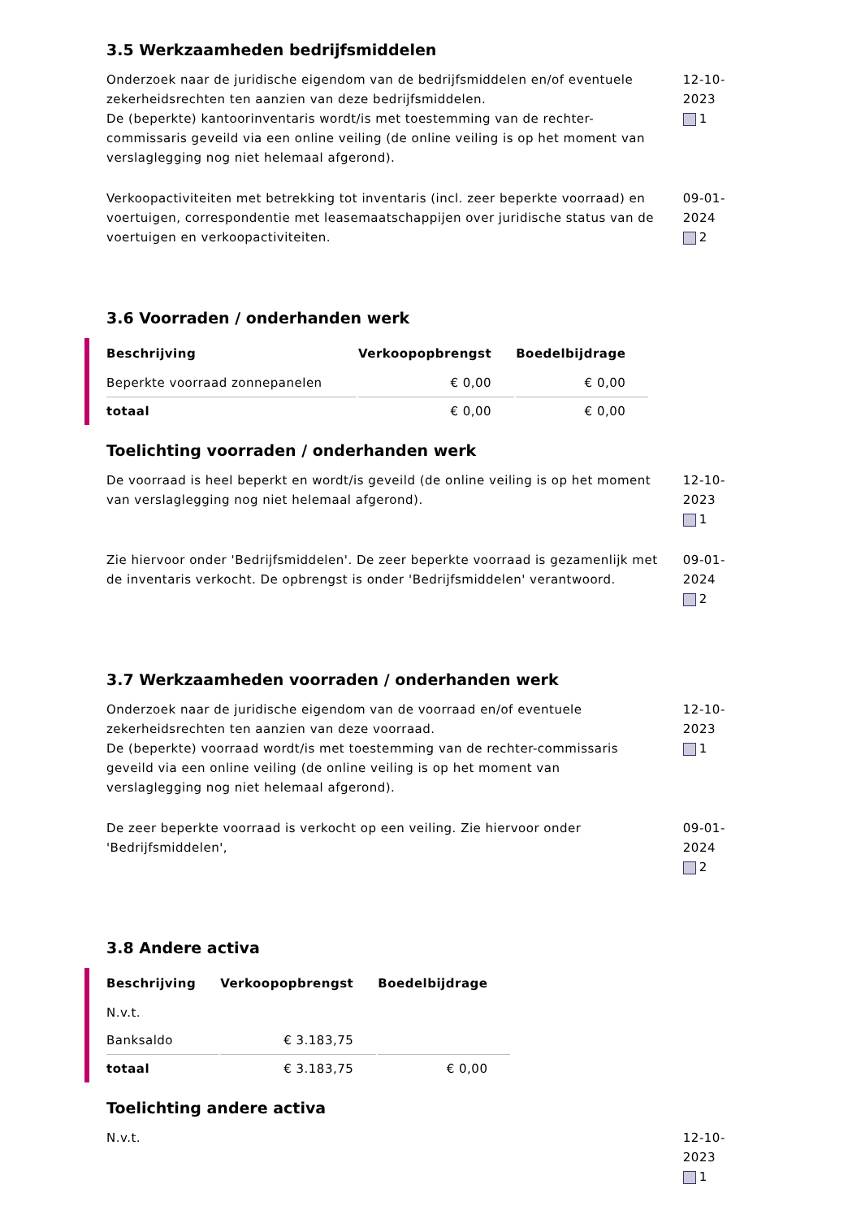3.5 Werkzaamheden bedrijfsmiddelen
Onderzoek naar de juridische eigendom van de bedrijfsmiddelen en/of eventuele zekerheidsrechten ten aanzien van deze bedrijfsmiddelen.
De (beperkte) kantoorinventaris wordt/is met toestemming van de rechter-commissaris geveild via een online veiling (de online veiling is op het moment van verslaglegging nog niet helemaal afgerond).
12-10-2023
1
Verkoopactiviteiten met betrekking tot inventaris (incl. zeer beperkte voorraad) en voertuigen, correspondentie met leasemaatschappijen over juridische status van de voertuigen en verkoopactiviteiten.
09-01-2024
2
3.6 Voorraden / onderhanden werk
| Beschrijving | Verkoopopbrengst | Boedelbijdrage |
| --- | --- | --- |
| Beperkte voorraad zonnepanelen | € 0,00 | € 0,00 |
| totaal | € 0,00 | € 0,00 |
Toelichting voorraden / onderhanden werk
De voorraad is heel beperkt en wordt/is geveild (de online veiling is op het moment van verslaglegging nog niet helemaal afgerond).
12-10-2023
1
Zie hiervoor onder 'Bedrijfsmiddelen'. De zeer beperkte voorraad is gezamenlijk met de inventaris verkocht. De opbrengst is onder 'Bedrijfsmiddelen' verantwoord.
09-01-2024
2
3.7 Werkzaamheden voorraden / onderhanden werk
Onderzoek naar de juridische eigendom van de voorraad en/of eventuele zekerheidsrechten ten aanzien van deze voorraad.
De (beperkte) voorraad wordt/is met toestemming van de rechter-commissaris geveild via een online veiling (de online veiling is op het moment van verslaglegging nog niet helemaal afgerond).
12-10-2023
1
De zeer beperkte voorraad is verkocht op een veiling. Zie hiervoor onder 'Bedrijfsmiddelen',
09-01-2024
2
3.8 Andere activa
| Beschrijving | Verkoopopbrengst | Boedelbijdrage |
| --- | --- | --- |
| N.v.t. | | |
| Banksaldo | € 3.183,75 | |
| totaal | € 3.183,75 | € 0,00 |
Toelichting andere activa
N.v.t. 12-10-2023
1